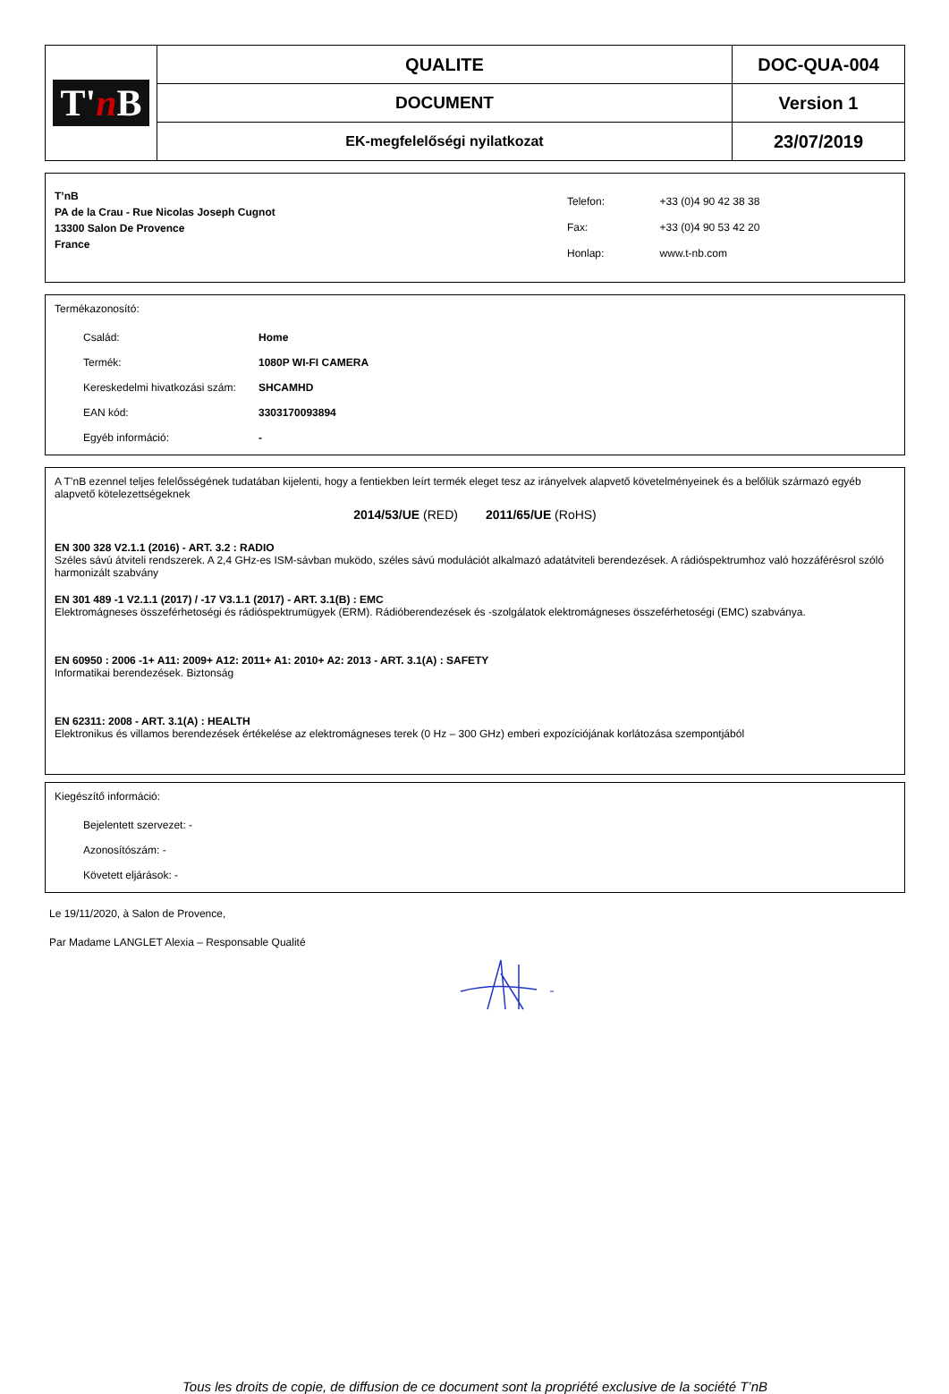| T' n B | QUALITE | DOC-QUA-004 |
| | DOCUMENT | Version 1 |
| | EK-megfelelőségi nyilatkozat | 23/07/2019 |
T’nB
PA de la Crau - Rue Nicolas Joseph Cugnot
13300 Salon De Provence
France
| Telefon: | +33 (0)4 90 42 38 38 |
| Fax: | +33 (0)4 90 53 42 20 |
| Honlap: | www.t-nb.com |
Termékazonosító:
Család: Home
Termék: 1080P WI-FI CAMERA
Kereskedelmi hivatkozási szám: SHCAMHD
EAN kód: 3303170093894
Egyéb információ: -
A T’nB ezennel teljes felelősségének tudatában kijelenti, hogy a fentiekben leírt termék eleget tesz az irányelvek alapvető követelményeinek és a belőlük származó egyéb alapvető kötelezettségeknek
2014/53/UE (RED) 2011/65/UE (RoHS)
EN 300 328 V2.1.1 (2016) - ART. 3.2 : RADIO
Széles sávú átviteli rendszerek. A 2,4 GHz-es ISM-sávban muködo, széles sávú modulációt alkalmazó adatátviteli berendezések. A rádióspektrumhoz való hozzáférésrol szóló harmonizált szabvány
EN 301 489 -1 V2.1.1 (2017) / -17 V3.1.1 (2017) - ART. 3.1(B) : EMC
Elektromágneses összeférhetoségi és rádióspektrumügyek (ERM). Rádióberendezések és -szolgálatok elektromágneses összeférhetoségi (EMC) szabványa.
EN 60950 : 2006 -1+ A11: 2009+ A12: 2011+ A1: 2010+ A2: 2013 - ART. 3.1(A) : SAFETY
Informatikai berendezések. Biztonság
EN 62311: 2008 - ART. 3.1(A) : HEALTH
Elektronikus és villamos berendezések értékelése az elektromágneses terek (0 Hz – 300 GHz) emberi expozíciójának korlátozása szempontjából
Kiegészítő információ:
Bejelentett szervezet: -
Azonosítószám: -
Követett eljárások: -
Le 19/11/2020, à Salon de Provence,
Par Madame LANGLET Alexia – Responsable Qualité
Tous les droits de copie, de diffusion de ce document sont la propriété exclusive de la société T’nB